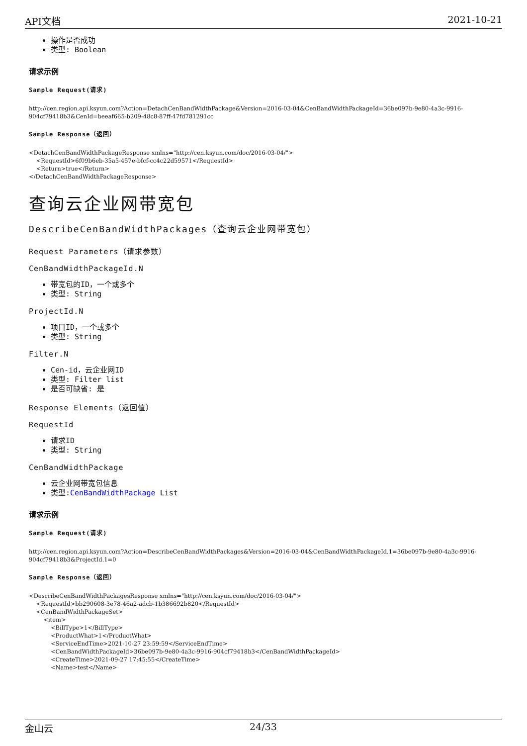API文档 2021-10-21
操作是否成功
类型: Boolean
请求示例
Sample Request(请求)
http://cen.region.api.ksyun.com?Action=DetachCenBandWidthPackage&Version=2016-03-04&CenBandWidthPackageId=36be097b-9e80-4a3c-9916-904cf79418b3&CenId=beeaf665-b209-48c8-87ff-47fd781291cc
Sample Response（返回）
<DetachCenBandWidthPackageResponse xmlns="http://cen.ksyun.com/doc/2016-03-04/">
    <RequestId>6f09b6eb-35a5-457e-bfcf-cc4c22d59571</RequestId>
    <Return>true</Return>
</DetachCenBandWidthPackageResponse>
查询云企业网带宽包
DescribeCenBandWidthPackages（查询云企业网带宽包）
Request Parameters（请求参数）
CenBandWidthPackageId.N
带宽包的ID，一个或多个
类型: String
ProjectId.N
项目ID，一个或多个
类型: String
Filter.N
Cen-id，云企业网ID
类型: Filter list
是否可缺省: 是
Response Elements（返回值）
RequestId
请求ID
类型: String
CenBandWidthPackage
云企业网带宽包信息
类型:CenBandWidthPackage List
请求示例
Sample Request(请求)
http://cen.region.api.ksyun.com?Action=DescribeCenBandWidthPackages&Version=2016-03-04&CenBandWidthPackageId.1=36be097b-9e80-4a3c-9916-904cf79418b3&ProjectId.1=0
Sample Response（返回）
<DescribeCenBandWidthPackagesResponse xmlns="http://cen.ksyun.com/doc/2016-03-04/">
    <RequestId>bb290608-3e78-46a2-adcb-1b386692b820</RequestId>
    <CenBandWidthPackageSet>
        <item>
            <BillType>1</BillType>
            <ProductWhat>1</ProductWhat>
            <ServiceEndTime>2021-10-27 23:59:59</ServiceEndTime>
            <CenBandWidthPackageId>36be097b-9e80-4a3c-9916-904cf79418b3</CenBandWidthPackageId>
            <CreateTime>2021-09-27 17:45:55</CreateTime>
            <Name>test</Name>
金山云 24/33